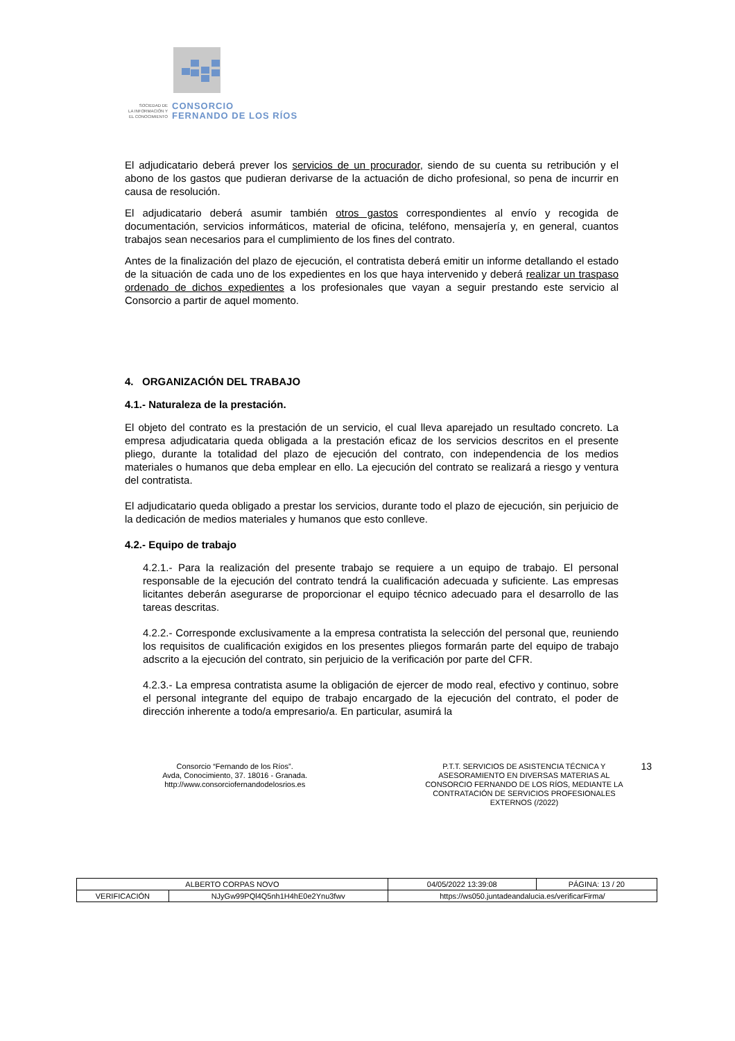SOCIEDAD DE
LA INFORMACIÓN Y
EL CONOCIMIENTO
CONSORCIO
FERNANDO DE LOS RÍOS
El adjudicatario deberá prever los servicios de un procurador, siendo de su cuenta su retribución y el abono de los gastos que pudieran derivarse de la actuación de dicho profesional, so pena de incurrir en causa de resolución.
El adjudicatario deberá asumir también otros gastos correspondientes al envío y recogida de documentación, servicios informáticos, material de oficina, teléfono, mensajería y, en general, cuantos trabajos sean necesarios para el cumplimiento de los fines del contrato.
Antes de la finalización del plazo de ejecución, el contratista deberá emitir un informe detallando el estado de la situación de cada uno de los expedientes en los que haya intervenido y deberá realizar un traspaso ordenado de dichos expedientes a los profesionales que vayan a seguir prestando este servicio al Consorcio a partir de aquel momento.
4. ORGANIZACIÓN DEL TRABAJO
4.1.- Naturaleza de la prestación.
El objeto del contrato es la prestación de un servicio, el cual lleva aparejado un resultado concreto. La empresa adjudicataria queda obligada a la prestación eficaz de los servicios descritos en el presente pliego, durante la totalidad del plazo de ejecución del contrato, con independencia de los medios materiales o humanos que deba emplear en ello. La ejecución del contrato se realizará a riesgo y ventura del contratista.
El adjudicatario queda obligado a prestar los servicios, durante todo el plazo de ejecución, sin perjuicio de la dedicación de medios materiales y humanos que esto conlleve.
4.2.- Equipo de trabajo
4.2.1.- Para la realización del presente trabajo se requiere a un equipo de trabajo. El personal responsable de la ejecución del contrato tendrá la cualificación adecuada y suficiente. Las empresas licitantes deberán asegurarse de proporcionar el equipo técnico adecuado para el desarrollo de las tareas descritas.
4.2.2.- Corresponde exclusivamente a la empresa contratista la selección del personal que, reuniendo los requisitos de cualificación exigidos en los presentes pliegos formarán parte del equipo de trabajo adscrito a la ejecución del contrato, sin perjuicio de la verificación por parte del CFR.
4.2.3.- La empresa contratista asume la obligación de ejercer de modo real, efectivo y continuo, sobre el personal integrante del equipo de trabajo encargado de la ejecución del contrato, el poder de dirección inherente a todo/a empresario/a. En particular, asumirá la
Consorcio “Fernando de los Ríos”.
Avda, Conocimiento, 37. 18016 - Granada.
http://www.consorciofernandodelosrios.es
P.T.T. SERVICIOS DE ASISTENCIA TÉCNICA Y ASESORAMIENTO EN DIVERSAS MATERIAS AL CONSORCIO FERNANDO DE LOS RÍOS, MEDIANTE LA CONTRATACIÓN DE SERVICIOS PROFESIONALES EXTERNOS (/2022)
13
| ALBERTO CORPAS NOVO | | | 04/05/2022 13:39:08 | PÁGINA: 13 / 20 |
| VERIFICACIÓN | NJyGw99PQl4Q5nh1H4hE0e2Ynu3fwv | https://ws050.juntadeandalucia.es/verificarFirma/ | | |